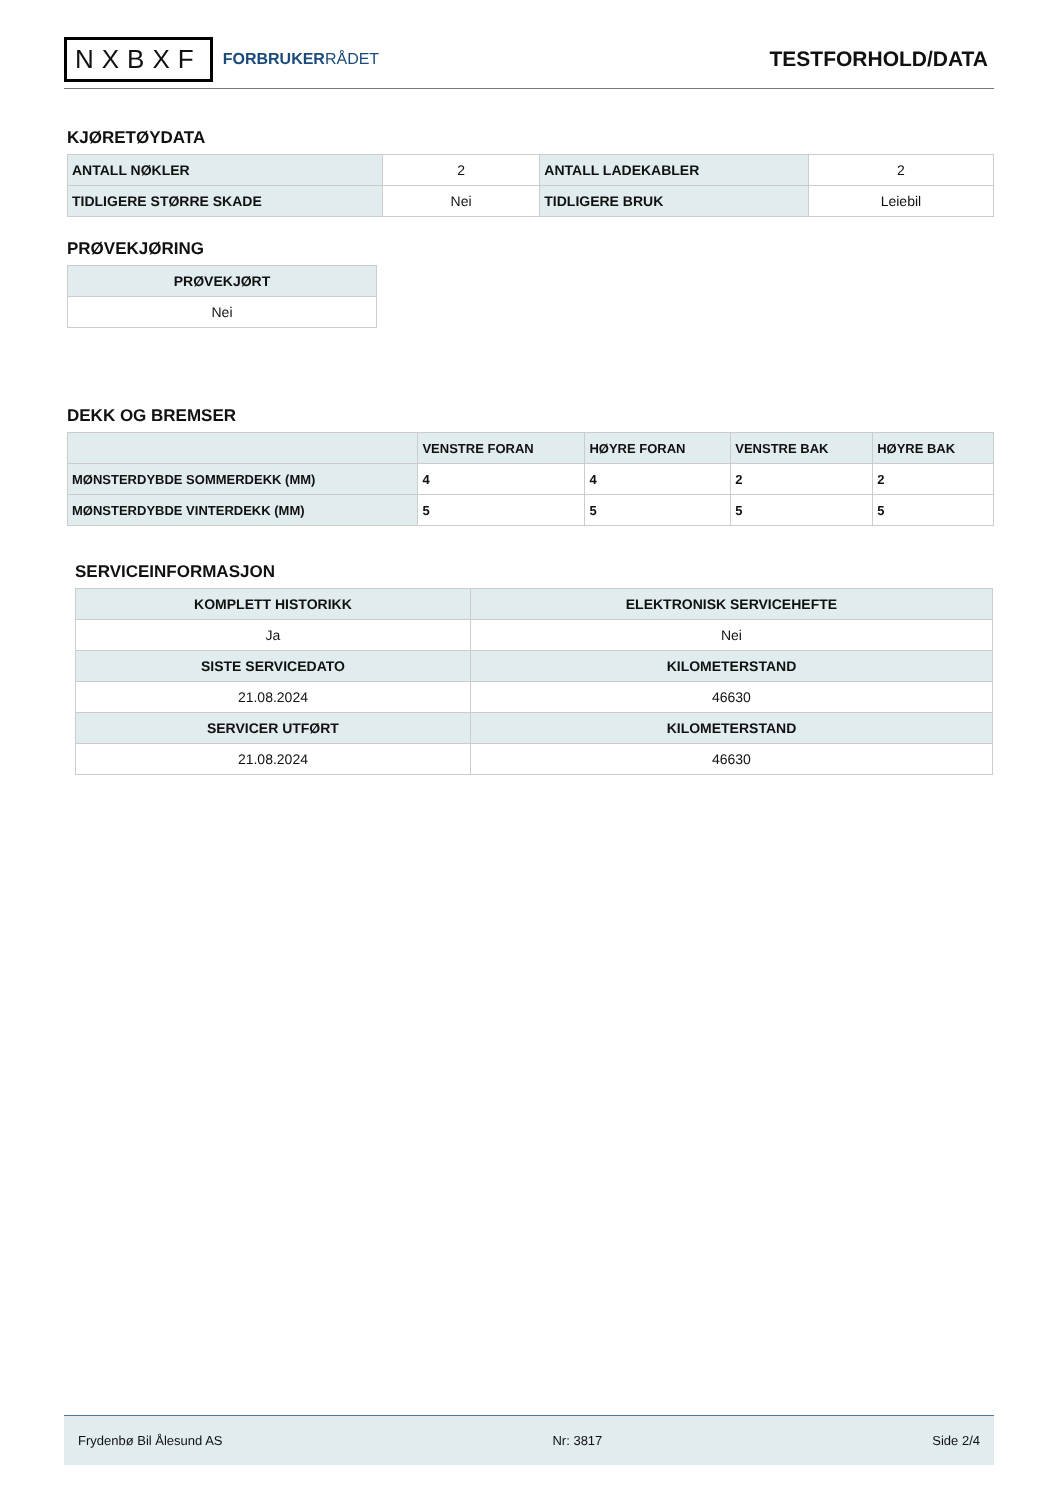NXBXF
FORBRUKERRÅDET
TESTFORHOLD/DATA
KJØRETØYDATA
| ANTALL NØKLER | 2 | ANTALL LADEKABLER | 2 |
| TIDLIGERE STØRRE SKADE | Nei | TIDLIGERE BRUK | Leiebil |
PRØVEKJØRING
| PRØVEKJØRT |
| --- |
| Nei |
DEKK OG BREMSER
| | VENSTRE FORAN | HØYRE FORAN | VENSTRE BAK | HØYRE BAK |
| --- | --- | --- | --- | --- |
| MØNSTERDYBDE SOMMERDEKK (MM) | 4 | 4 | 2 | 2 |
| MØNSTERDYBDE VINTERDEKK (MM) | 5 | 5 | 5 | 5 |
SERVICEINFORMASJON
| KOMPLETT HISTORIKK | ELEKTRONISK SERVICEHEFTE |
| --- | --- |
| Ja | Nei |
| SISTE SERVICEDATO | KILOMETERSTAND |
| 21.08.2024 | 46630 |
| SERVICER UTFØRT | KILOMETERSTAND |
| 21.08.2024 | 46630 |
Frydenbø Bil Ålesund AS Nr: 3817 Side 2/4